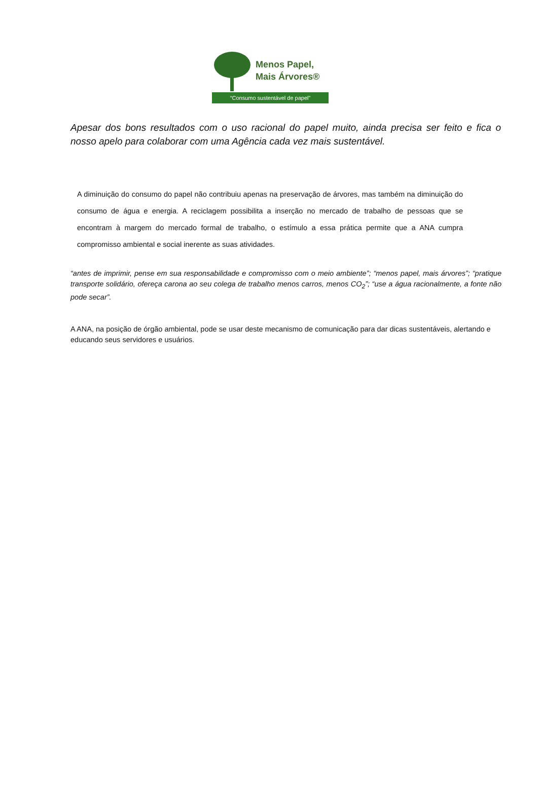Menos Papel,
Mais Árvores®
“Consumo sustentável de papel”
Apesar dos bons resultados com o uso racional do papel muito, ainda precisa ser feito e fica o nosso apelo para colaborar com uma Agência cada vez mais sustentável.
A diminuição do consumo do papel não contribuiu apenas na preservação de árvores, mas também na diminuição do consumo de água e energia. A reciclagem possibilita a inserção no mercado de trabalho de pessoas que se encontram à margem do mercado formal de trabalho, o estímulo a essa prática permite que a ANA cumpra compromisso ambiental e social inerente as suas atividades.
“antes de imprimir, pense em sua responsabilidade e compromisso com o meio ambiente”; “menos papel, mais árvores”; “pratique transporte solidário, ofereça carona ao seu colega de trabalho menos carros, menos CO<sub>2</sub>”; “use a água racionalmente, a fonte não pode secar”.
A ANA, na posição de órgão ambiental, pode se usar deste mecanismo de comunicação para dar dicas sustentáveis, alertando e educando seus servidores e usuários.